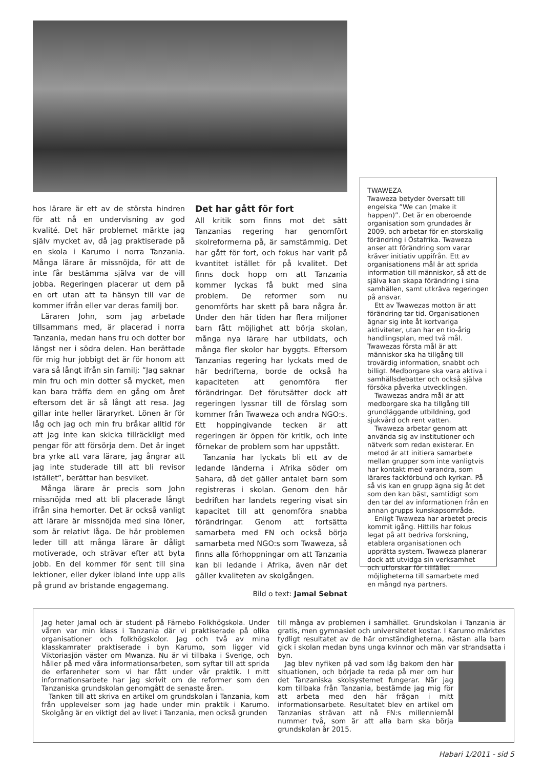hos lärare är ett av de största hindren för att nå en undervisning av god kvalité. Det här problemet märkte jag själv mycket av, då jag praktiserade på en skola i Karumo i norra Tanzania. Många lärare är missnöjda, för att de inte får bestämma själva var de vill jobba. Regeringen placerar ut dem på en ort utan att ta hänsyn till var de kommer ifrån eller var deras familj bor.
Läraren John, som jag arbetade tillsammans med, är placerad i norra Tanzania, medan hans fru och dotter bor längst ner i södra delen. Han berättade för mig hur jobbigt det är för honom att vara så långt ifrån sin familj: ”Jag saknar min fru och min dotter så mycket, men kan bara träffa dem en gång om året eftersom det är så långt att resa. Jag gillar inte heller läraryrket. Lönen är för låg och jag och min fru bråkar alltid för att jag inte kan skicka tillräckligt med pengar för att försörja dem. Det är inget bra yrke att vara lärare, jag ångrar att jag inte studerade till att bli revisor istället”, berättar han besviket.
Många lärare är precis som John missnöjda med att bli placerade långt ifrån sina hemorter. Det är också vanligt att lärare är missnöjda med sina löner, som är relativt låga. De här problemen leder till att många lärare är dåligt motiverade, och strävar efter att byta jobb. En del kommer för sent till sina lektioner, eller dyker ibland inte upp alls på grund av bristande engagemang.
Det har gått för fort
All kritik som finns mot det sätt Tanzanias regering har genomfört skolreformerna på, är samstämmig. Det har gått för fort, och fokus har varit på kvantitet istället för på kvalitet. Det finns dock hopp om att Tanzania kommer lyckas få bukt med sina problem. De reformer som nu genomförts har skett på bara några år. Under den här tiden har flera miljoner barn fått möjlighet att börja skolan, många nya lärare har utbildats, och många fler skolor har byggts. Eftersom Tanzanias regering har lyckats med de här bedrifterna, borde de också ha kapaciteten att genomföra fler förändringar. Det förutsätter dock att regeringen lyssnar till de förslag som kommer från Twaweza och andra NGO:s. Ett hoppingivande tecken är att regeringen är öppen för kritik, och inte förnekar de problem som har uppstått.
Tanzania har lyckats bli ett av de ledande länderna i Afrika söder om Sahara, då det gäller antalet barn som registreras i skolan. Genom den här bedriften har landets regering visat sin kapacitet till att genomföra snabba förändringar. Genom att fortsätta samarbeta med FN och också börja samarbeta med NGO:s som Twaweza, så finns alla förhoppningar om att Tanzania kan bli ledande i Afrika, även när det gäller kvaliteten av skolgången.
Bild o text: Jamal Sebnat
TWAWEZA
Twaweza betyder översatt till engelska ”We can (make it happen)”. Det är en oberoende organisation som grundades år 2009, och arbetar för en storskalig förändring i Östafrika. Twaweza anser att förändring som varar kräver initiativ uppifrån. Ett av organisationens mål är att sprida information till människor, så att de själva kan skapa förändring i sina samhällen, samt utkräva regeringen på ansvar.
Ett av Twawezas motton är att förändring tar tid. Organisationen ägnar sig inte åt kortvariga aktiviteter, utan har en tio-årig handlingsplan, med två mål. Twawezas första mål är att människor ska ha tillgång till trovärdig information, snabbt och billigt. Medborgare ska vara aktiva i samhällsdebatter och också själva försöka påverka utvecklingen.
Twawezas andra mål är att medborgare ska ha tillgång till grundläggande utbildning, god sjukvård och rent vatten.
Twaweza arbetar genom att använda sig av institutioner och nätverk som redan existerar. En metod är att initiera samarbete mellan grupper som inte vanligtvis har kontakt med varandra, som lärares fackförbund och kyrkan. På så vis kan en grupp ägna sig åt det som den kan bäst, samtidigt som den tar del av informationen från en annan grupps kunskapsområde.
Enligt Twaweza har arbetet precis kommit igång. Hittills har fokus legat på att bedriva forskning, etablera organisationen och upprätta system. Twaweza planerar dock att utvidga sin verksamhet och utforskar för tillfället möjligheterna till samarbete med en mängd nya partners.
Jag heter Jamal och är student på Färnebo Folkhögskola. Under våren var min klass i Tanzania där vi praktiserade på olika organisationer och folkhögskolor. Jag och två av mina klasskamrater praktiserade i byn Karumo, som ligger vid Viktoriasjön väster om Mwanza. Nu är vi tillbaka i Sverige, och håller på med våra informationsarbeten, som syftar till att sprida de erfarenheter som vi har fått under vår praktik. I mitt informationsarbete har jag skrivit om de reformer som den Tanzaniska grundskolan genomgått de senaste åren.
Tanken till att skriva en artikel om grundskolan i Tanzania, kom från upplevelser som jag hade under min praktik i Karumo. Skolgång är en viktigt del av livet i Tanzania, men också grunden
till många av problemen i samhället. Grundskolan i Tanzania är gratis, men gymnasiet och universitetet kostar. I Karumo märktes tydligt resultatet av de här omständigheterna, nästan alla barn gick i skolan medan byns unga kvinnor och män var strandsatta i byn.
Jag blev nyfiken på vad som låg bakom den här situationen, och började ta reda på mer om hur det Tanzaniska skolsystemet fungerar. När jag kom tillbaka från Tanzania, bestämde jag mig för att arbeta med den här frågan i mitt informationsarbete. Resultatet blev en artikel om Tanzanias strävan att nå FN:s millenniemål nummer två, som är att alla barn ska börja grundskolan år 2015.
Habari 1/2011 - sid 5